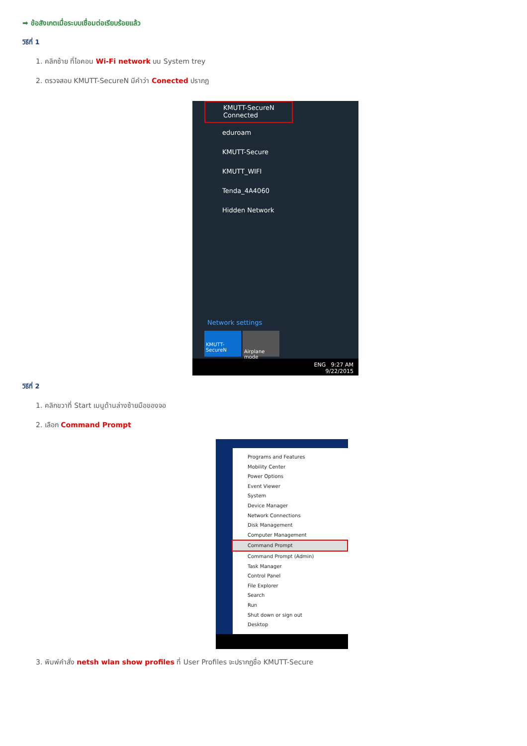➡ ข้อสังเกตเมื่อระบบเชื่อมต่อเรียบร้อยแล้ว
วิธีที่ 1
1. คลิกซ้าย ที่ไอคอน Wi-Fi network บน System trey
2. ตรวจสอบ KMUTT-SecureN มีคำว่า Conected ปรากฏ
KMUTT-SecureN
Connected
eduroam
KMUTT-Secure
KMUTT_WIFI
Tenda_4A4060
Hidden Network
Network settings
KMUTT-
SecureN
Airplane mode
ENG 9:27 AM
9/22/2015
วิธีที่ 2
1. คลิกขวาที่ Start เมนูด้านล่างซ้ายมือของจอ
2. เลือก Command Prompt
Programs and Features
Mobility Center
Power Options
Event Viewer
System
Device Manager
Network Connections
Disk Management
Computer Management
Command Prompt
Command Prompt (Admin)
Task Manager
Control Panel
File Explorer
Search
Run
Shut down or sign out
Desktop
3. พิมพ์คำสั่ง netsh wlan show profiles ที่ User Profiles จะปรากฏชื่อ KMUTT-Secure